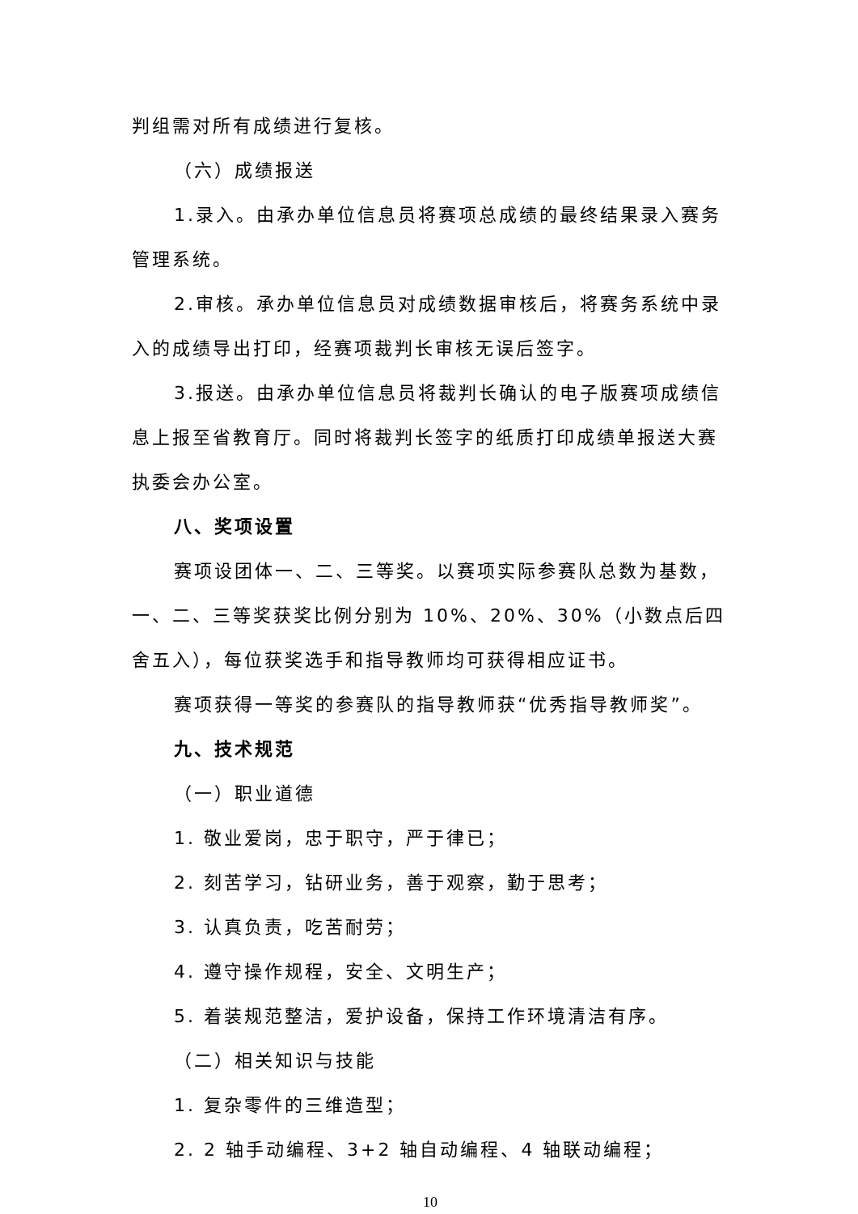判组需对所有成绩进行复核。
（六）成绩报送
1.录入。由承办单位信息员将赛项总成绩的最终结果录入赛务管理系统。
2.审核。承办单位信息员对成绩数据审核后，将赛务系统中录入的成绩导出打印，经赛项裁判长审核无误后签字。
3.报送。由承办单位信息员将裁判长确认的电子版赛项成绩信息上报至省教育厅。同时将裁判长签字的纸质打印成绩单报送大赛执委会办公室。
八、奖项设置
赛项设团体一、二、三等奖。以赛项实际参赛队总数为基数，一、二、三等奖获奖比例分别为 10%、20%、30%（小数点后四舍五入），每位获奖选手和指导教师均可获得相应证书。
赛项获得一等奖的参赛队的指导教师获“优秀指导教师奖”。
九、技术规范
（一）职业道德
1. 敬业爱岗，忠于职守，严于律已；
2. 刻苦学习，钻研业务，善于观察，勤于思考；
3. 认真负责，吃苦耐劳；
4. 遵守操作规程，安全、文明生产；
5. 着装规范整洁，爱护设备，保持工作环境清洁有序。
（二）相关知识与技能
1. 复杂零件的三维造型；
2. 2 轴手动编程、3+2 轴自动编程、4 轴联动编程；
10